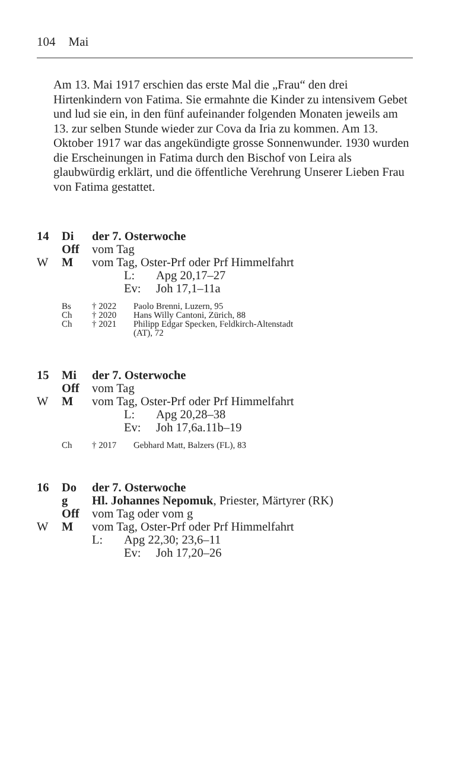104 Mai
Am 13. Mai 1917 erschien das erste Mal die „Frau“ den drei Hirtenkindern von Fatima. Sie ermahnte die Kinder zu intensivem Gebet und lud sie ein, in den fünf aufeinander folgenden Monaten jeweils am 13. zur selben Stunde wieder zur Cova da Iria zu kommen. Am 13. Oktober 1917 war das angekündigte grosse Sonnenwunder. 1930 wurden die Erscheinungen in Fatima durch den Bischof von Leira als glaubwürdig erklärt, und die öffentliche Verehrung Unserer Lieben Frau von Fatima gestattet.
14 Di der 7. Osterwoche
Off vom Tag
W M vom Tag, Oster-Prf oder Prf Himmelfahrt
L: Apg 20,17–27
Ev: Joh 17,1–11a
Bs † 2022 Paolo Brenni, Luzern, 95
Ch † 2020 Hans Willy Cantoni, Zürich, 88
Ch † 2021 Philipp Edgar Specken, Feldkirch-Altenstadt
(AT), 72
15 Mi der 7. Osterwoche
Off vom Tag
W M vom Tag, Oster-Prf oder Prf Himmelfahrt
L: Apg 20,28–38
Ev: Joh 17,6a.11b–19
Ch † 2017 Gebhard Matt, Balzers (FL), 83
16 Do der 7. Osterwoche
g Hl. Johannes Nepomuk, Priester, Märtyrer (RK)
Off vom Tag oder vom g
W M vom Tag, Oster-Prf oder Prf Himmelfahrt
L: Apg 22,30; 23,6–11
Ev: Joh 17,20–26